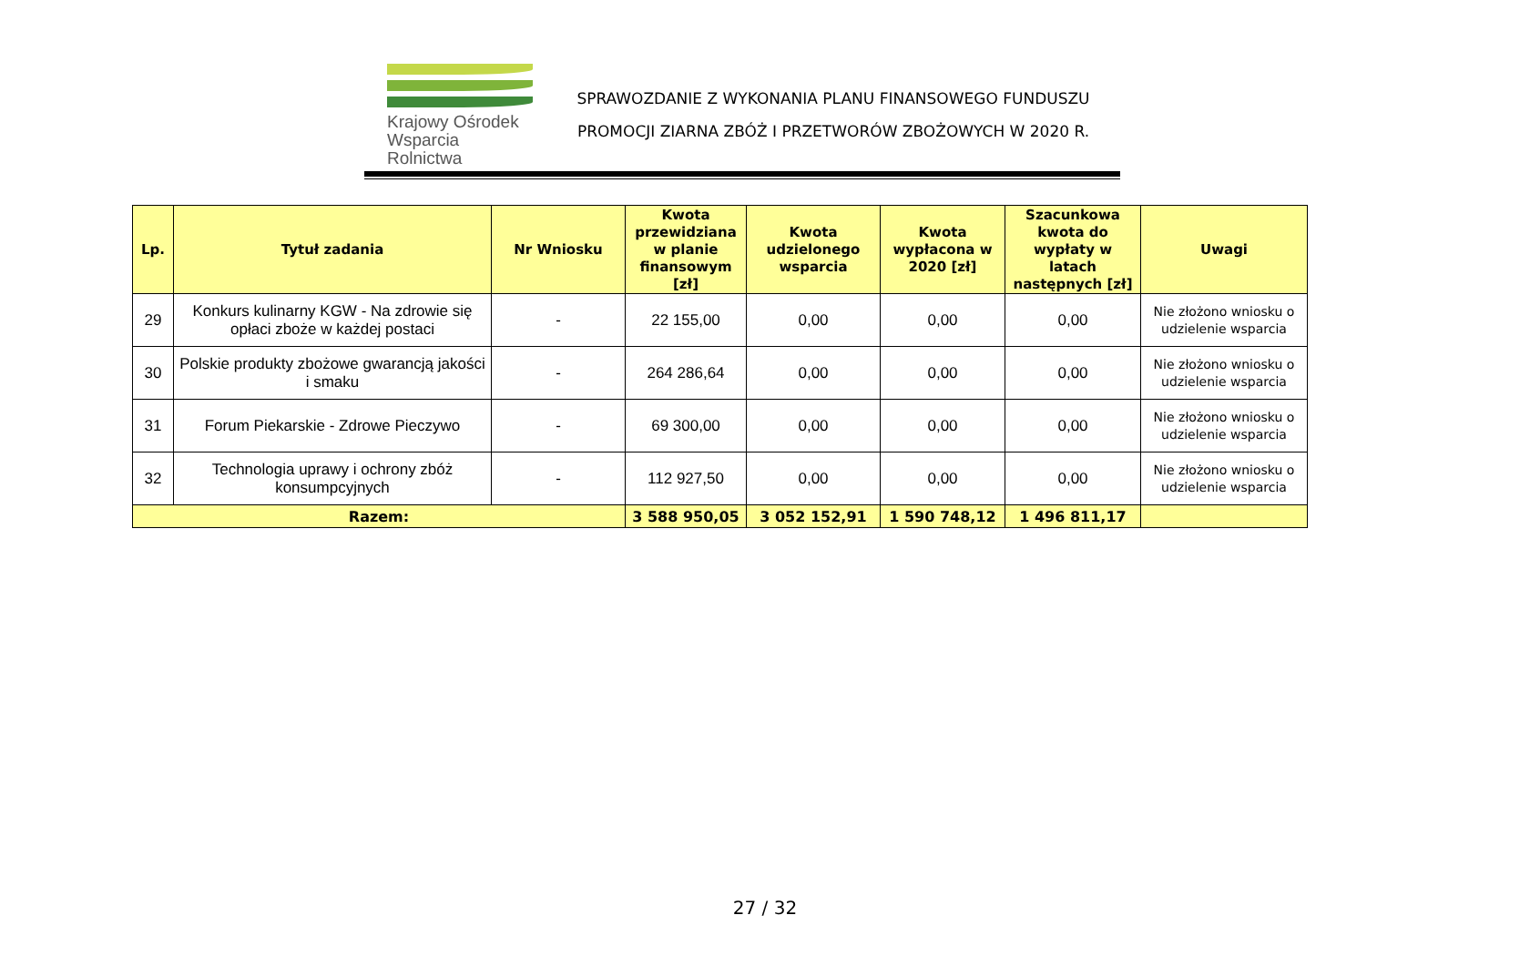Krajowy Ośrodek
Wsparcia Rolnictwa
SPRAWOZDANIE Z WYKONANIA PLANU FINANSOWEGO FUNDUSZU
PROMOCJI ZIARNA ZBÓŻ I PRZETWORÓW ZBOŻOWYCH W 2020 R.
| Lp. | Tytuł zadania | Nr Wniosku | Kwota przewidziana w planie finansowym [zł] | Kwota udzielonego wsparcia | Kwota wypłacona w 2020 [zł] | Szacunkowa kwota do wypłaty w latach następnych [zł] | Uwagi |
| --- | --- | --- | --- | --- | --- | --- | --- |
| 29 | Konkurs kulinarny KGW - Na zdrowie się opłaci zboże w każdej postaci | - | 22 155,00 | 0,00 | 0,00 | 0,00 | Nie złożono wniosku o udzielenie wsparcia |
| 30 | Polskie produkty zbożowe gwarancją jakości i smaku | - | 264 286,64 | 0,00 | 0,00 | 0,00 | Nie złożono wniosku o udzielenie wsparcia |
| 31 | Forum Piekarskie - Zdrowe Pieczywo | - | 69 300,00 | 0,00 | 0,00 | 0,00 | Nie złożono wniosku o udzielenie wsparcia |
| 32 | Technologia uprawy i ochrony zbóż konsumpcyjnych | - | 112 927,50 | 0,00 | 0,00 | 0,00 | Nie złożono wniosku o udzielenie wsparcia |
| Razem: | | | 3 588 950,05 | 3 052 152,91 | 1 590 748,12 | 1 496 811,17 | |
27 / 32